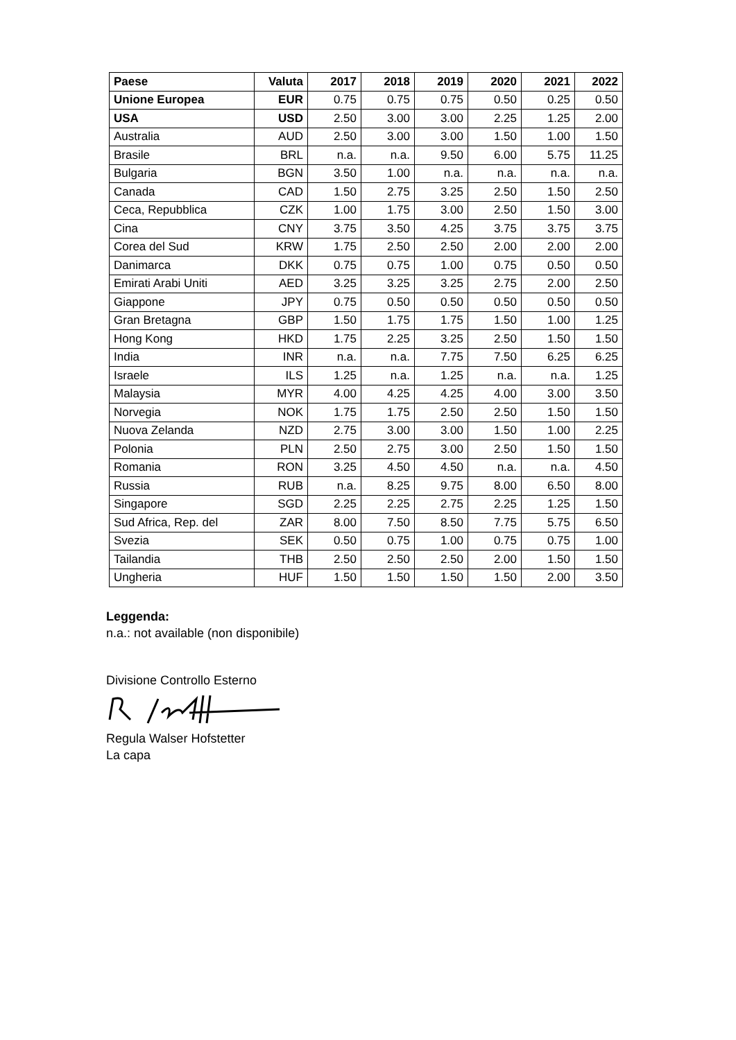| Paese | Valuta | 2017 | 2018 | 2019 | 2020 | 2021 | 2022 |
| --- | --- | --- | --- | --- | --- | --- | --- |
| Unione Europea | EUR | 0.75 | 0.75 | 0.75 | 0.50 | 0.25 | 0.50 |
| USA | USD | 2.50 | 3.00 | 3.00 | 2.25 | 1.25 | 2.00 |
| Australia | AUD | 2.50 | 3.00 | 3.00 | 1.50 | 1.00 | 1.50 |
| Brasile | BRL | n.a. | n.a. | 9.50 | 6.00 | 5.75 | 11.25 |
| Bulgaria | BGN | 3.50 | 1.00 | n.a. | n.a. | n.a. | n.a. |
| Canada | CAD | 1.50 | 2.75 | 3.25 | 2.50 | 1.50 | 2.50 |
| Ceca, Repubblica | CZK | 1.00 | 1.75 | 3.00 | 2.50 | 1.50 | 3.00 |
| Cina | CNY | 3.75 | 3.50 | 4.25 | 3.75 | 3.75 | 3.75 |
| Corea del Sud | KRW | 1.75 | 2.50 | 2.50 | 2.00 | 2.00 | 2.00 |
| Danimarca | DKK | 0.75 | 0.75 | 1.00 | 0.75 | 0.50 | 0.50 |
| Emirati Arabi Uniti | AED | 3.25 | 3.25 | 3.25 | 2.75 | 2.00 | 2.50 |
| Giappone | JPY | 0.75 | 0.50 | 0.50 | 0.50 | 0.50 | 0.50 |
| Gran Bretagna | GBP | 1.50 | 1.75 | 1.75 | 1.50 | 1.00 | 1.25 |
| Hong Kong | HKD | 1.75 | 2.25 | 3.25 | 2.50 | 1.50 | 1.50 |
| India | INR | n.a. | n.a. | 7.75 | 7.50 | 6.25 | 6.25 |
| Israele | ILS | 1.25 | n.a. | 1.25 | n.a. | n.a. | 1.25 |
| Malaysia | MYR | 4.00 | 4.25 | 4.25 | 4.00 | 3.00 | 3.50 |
| Norvegia | NOK | 1.75 | 1.75 | 2.50 | 2.50 | 1.50 | 1.50 |
| Nuova Zelanda | NZD | 2.75 | 3.00 | 3.00 | 1.50 | 1.00 | 2.25 |
| Polonia | PLN | 2.50 | 2.75 | 3.00 | 2.50 | 1.50 | 1.50 |
| Romania | RON | 3.25 | 4.50 | 4.50 | n.a. | n.a. | 4.50 |
| Russia | RUB | n.a. | 8.25 | 9.75 | 8.00 | 6.50 | 8.00 |
| Singapore | SGD | 2.25 | 2.25 | 2.75 | 2.25 | 1.25 | 1.50 |
| Sud Africa, Rep. del | ZAR | 8.00 | 7.50 | 8.50 | 7.75 | 5.75 | 6.50 |
| Svezia | SEK | 0.50 | 0.75 | 1.00 | 0.75 | 0.75 | 1.00 |
| Tailandia | THB | 2.50 | 2.50 | 2.50 | 2.00 | 1.50 | 1.50 |
| Ungheria | HUF | 1.50 | 1.50 | 1.50 | 1.50 | 2.00 | 3.50 |
Leggenda:
n.a.: not available (non disponibile)
Divisione Controllo Esterno
Regula Walser Hofstetter
La capa